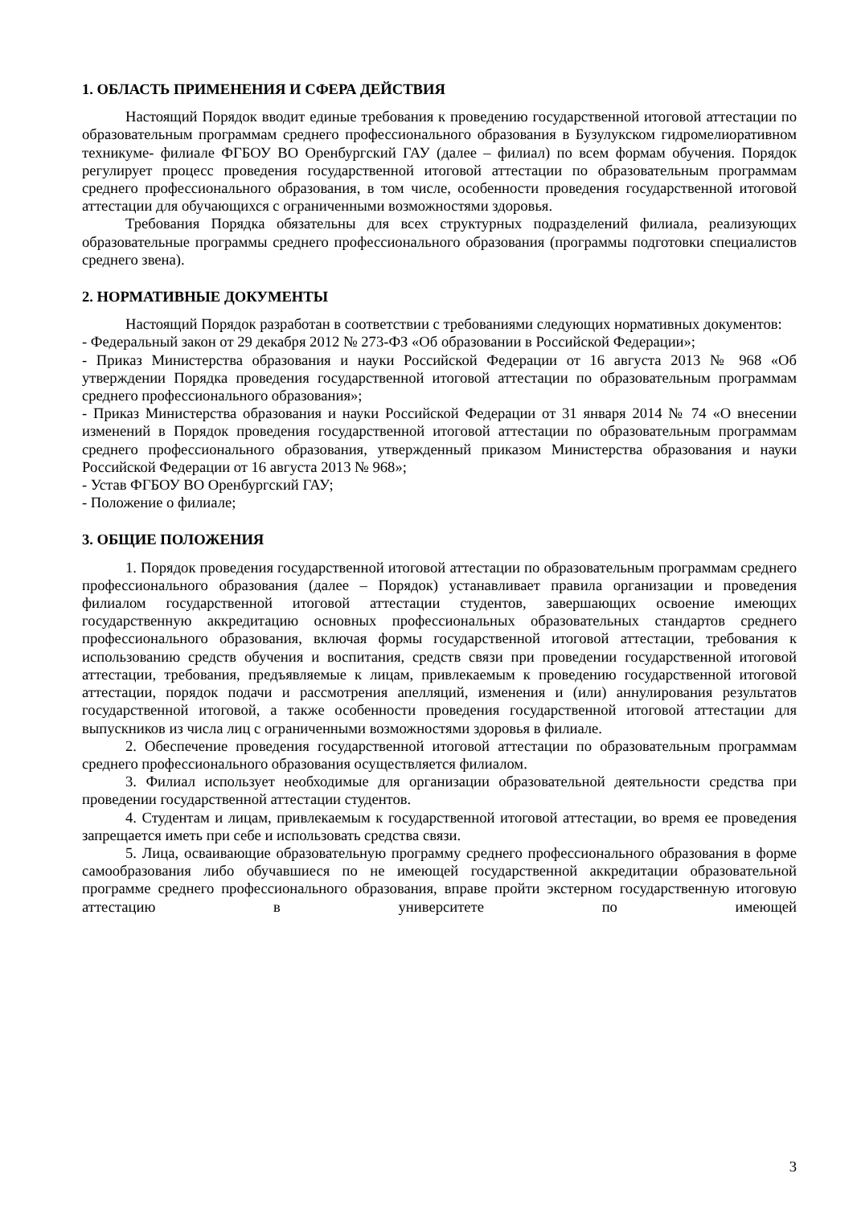1. ОБЛАСТЬ ПРИМЕНЕНИЯ И СФЕРА ДЕЙСТВИЯ
Настоящий Порядок вводит единые требования к проведению государственной итоговой аттестации по образовательным программам среднего профессионального образования в Бузулукском гидромелиоративном техникуме- филиале ФГБОУ ВО Оренбургский ГАУ (далее – филиал) по всем формам обучения. Порядок регулирует процесс проведения государственной итоговой аттестации по образовательным программам среднего профессионального образования, в том числе, особенности проведения государственной итоговой аттестации для обучающихся с ограниченными возможностями здоровья.
Требования Порядка обязательны для всех структурных подразделений филиала, реализующих образовательные программы среднего профессионального образования (программы подготовки специалистов среднего звена).
2. НОРМАТИВНЫЕ ДОКУМЕНТЫ
Настоящий Порядок разработан в соответствии с требованиями следующих нормативных документов:
- Федеральный закон от 29 декабря 2012 № 273-ФЗ «Об образовании в Российской Федерации»;
- Приказ Министерства образования и науки Российской Федерации от 16 августа 2013 № 968 «Об утверждении Порядка проведения государственной итоговой аттестации по образовательным программам среднего профессионального образования»;
- Приказ Министерства образования и науки Российской Федерации от 31 января 2014 № 74 «О внесении изменений в Порядок проведения государственной итоговой аттестации по образовательным программам среднего профессионального образования, утвержденный приказом Министерства образования и науки Российской Федерации от 16 августа 2013 № 968»;
- Устав ФГБОУ ВО Оренбургский ГАУ;
- Положение о филиале;
3. ОБЩИЕ ПОЛОЖЕНИЯ
1. Порядок проведения государственной итоговой аттестации по образовательным программам среднего профессионального образования (далее – Порядок) устанавливает правила организации и проведения филиалом государственной итоговой аттестации студентов, завершающих освоение имеющих государственную аккредитацию основных профессиональных образовательных стандартов среднего профессионального образования, включая формы государственной итоговой аттестации, требования к использованию средств обучения и воспитания, средств связи при проведении государственной итоговой аттестации, требования, предъявляемые к лицам, привлекаемым к проведению государственной итоговой аттестации, порядок подачи и рассмотрения апелляций, изменения и (или) аннулирования результатов государственной итоговой, а также особенности проведения государственной итоговой аттестации для выпускников из числа лиц с ограниченными возможностями здоровья в филиале.
2. Обеспечение проведения государственной итоговой аттестации по образовательным программам среднего профессионального образования осуществляется филиалом.
3. Филиал использует необходимые для организации образовательной деятельности средства при проведении государственной аттестации студентов.
4. Студентам и лицам, привлекаемым к государственной итоговой аттестации, во время ее проведения запрещается иметь при себе и использовать средства связи.
5. Лица, осваивающие образовательную программу среднего профессионального образования в форме самообразования либо обучавшиеся по не имеющей государственной аккредитации образовательной программе среднего профессионального образования, вправе пройти экстерном государственную итоговую аттестацию в университете по имеющей
3